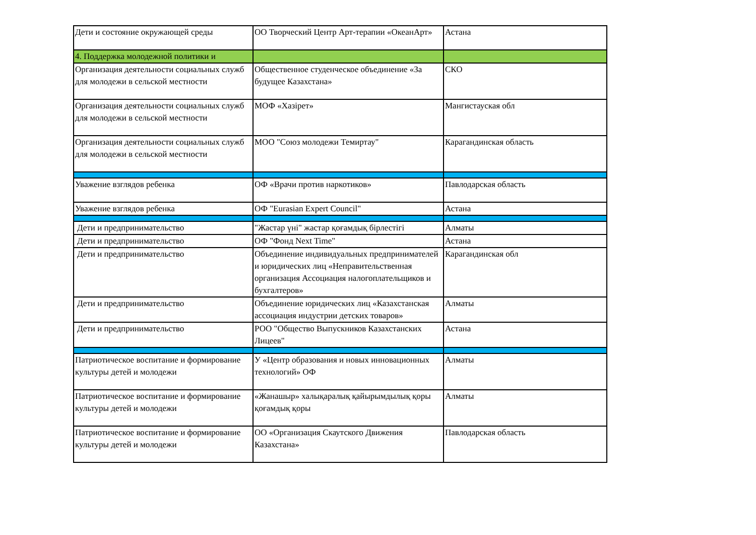| Дети и состояние окружающей среды | ОО Творческий Центр Арт-терапии «ОкеанАрт» | Астана |
| 4. Поддержка молодежной политики и | | |
| Организация деятельности социальных служб для молодежи в сельской местности | Общественное студенческое объединение «За будущее Казахстана» | СКО |
| Организация деятельности социальных служб для молодежи в сельской местности | МОФ «Хазірет» | Мангистауская обл |
| Организация деятельности социальных служб для молодежи в сельской местности | МОО "Союз молодежи Темиртау" | Карагандинская область |
| Уважение взглядов ребенка | ОФ «Врачи против наркотиков» | Павлодарская область |
| Уважение взглядов ребенка | ОФ "Eurasian Expert Council" | Астана |
| Дети и предпринимательство | "Жастар үні" жастар қоғамдық бірлестігі | Алматы |
| Дети и предпринимательство | ОФ "Фонд Next Time" | Астана |
| Дети и предпринимательство | Объединение индивидуальных предпринимателей и юридических лиц «Неправительственная организация Ассоциация налогоплательщиков и бухгалтеров» | Карагандинская обл |
| Дети и предпринимательство | Объединение юридических лиц «Казахстанская ассоциация индустрии детских товаров» | Алматы |
| Дети и предпринимательство | РОО "Общество Выпускников Казахстанских Лицеев" | Астана |
| Патриотическое воспитание и формирование культуры детей и молодежи | У «Центр образования и новых инновационных технологий» ОФ | Алматы |
| Патриотическое воспитание и формирование культуры детей и молодежи | «Жанашыр» халықаралық қайырымдылық қоры қоғамдық қоры | Алматы |
| Патриотическое воспитание и формирование культуры детей и молодежи | ОО «Организация Скаутского Движения Казахстана» | Павлодарская область |